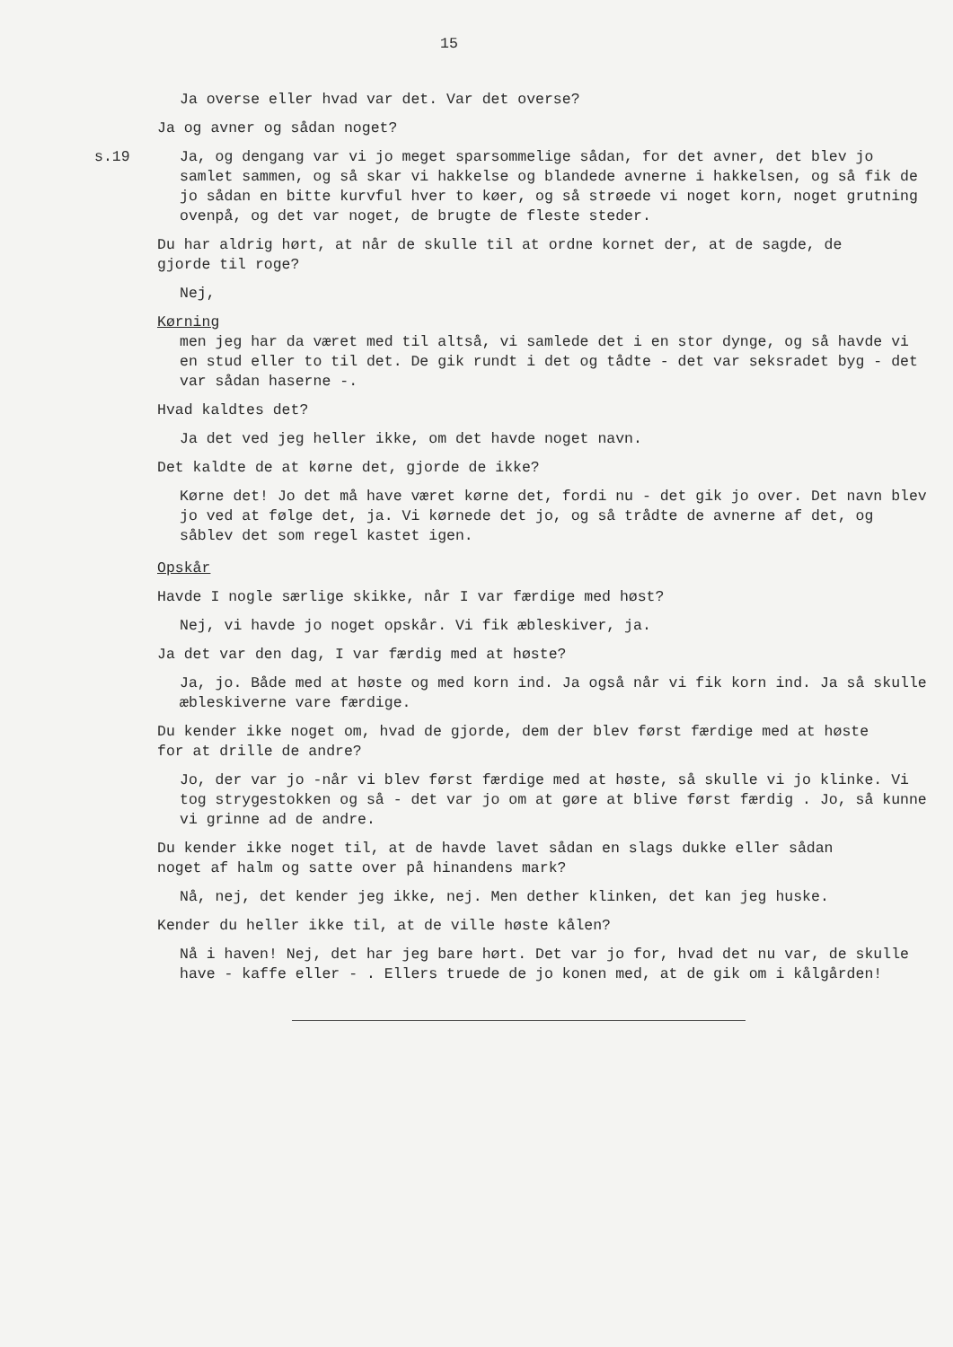15
Ja overse eller hvad var det. Var det overse?
Ja og avner og sådan noget?
s.19 Ja, og dengang var vi jo meget sparsommelige sådan, for det avner, det blev jo samlet sammen, og så skar vi hakkelse og blandede avnerne i hakkelsen, og så fik de jo sådan en bitte kurvful hver to køer, og så strøede vi noget korn, noget grutning ovenpå, og det var noget, de brugte de fleste steder.
Du har aldrig hørt, at når de skulle til at ordne kornet der, at de sagde, de gjorde til roge?
Nej,
Kørning
men jeg har da været med til altså, vi samlede det i en stor dynge, og så havde vi en stud eller to til det. De gik rundt i det og tådte - det var seksradet byg - det var sådan haserne -.
Hvad kaldtes det?
Ja det ved jeg heller ikke, om det havde noget navn.
Det kaldte de at kørne det, gjorde de ikke?
Kørne det! Jo det må have været kørne det, fordi nu - det gik jo over. Det navn blev jo ved at følge det, ja. Vi kørnede det jo, og så trådte de avnerne af det, og såblev det som regel kastet igen.
Opskår
Havde I nogle særlige skikke, når I var færdige med høst?
Nej, vi havde jo noget opskår. Vi fik æbleskiver, ja.
Ja det var den dag, I var færdig med at høste?
Ja, jo. Både med at høste og med korn ind. Ja også når vi fik korn ind. Ja så skulle æbleskiverne vare færdige.
Du kender ikke noget om, hvad de gjorde, dem der blev først færdige med at høste for at drille de andre?
Jo, der var jo -når vi blev først færdige med at høste, så skulle vi jo klinke. Vi tog strygestokken og så - det var jo om at gøre at blive først færdig . Jo, så kunne vi grinne ad de andre.
Du kender ikke noget til, at de havde lavet sådan en slags dukke eller sådan noget af halm og satte over på hinandens mark?
Nå, nej, det kender jeg ikke, nej. Men dether klinken, det kan jeg huske.
Kender du heller ikke til, at de ville høste kålen?
Nå i haven! Nej, det har jeg bare hørt. Det var jo for, hvad det nu var, de skulle have - kaffe eller - . Ellers truede de jo konen med, at de gik om i kålgården!